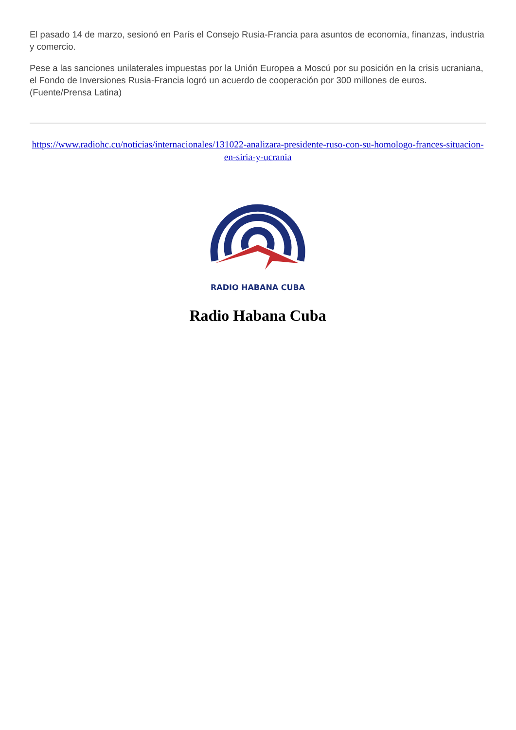El pasado 14 de marzo, sesionó en París el Consejo Rusia-Francia para asuntos de economía, finanzas, industria y comercio.
Pese a las sanciones unilaterales impuestas por la Unión Europea a Moscú por su posición en la crisis ucraniana, el Fondo de Inversiones Rusia-Francia logró un acuerdo de cooperación por 300 millones de euros. (Fuente/Prensa Latina)
https://www.radiohc.cu/noticias/internacionales/131022-analizara-presidente-ruso-con-su-homologo-frances-situacion-en-siria-y-ucrania
RADIO HABANA CUBA
Radio Habana Cuba